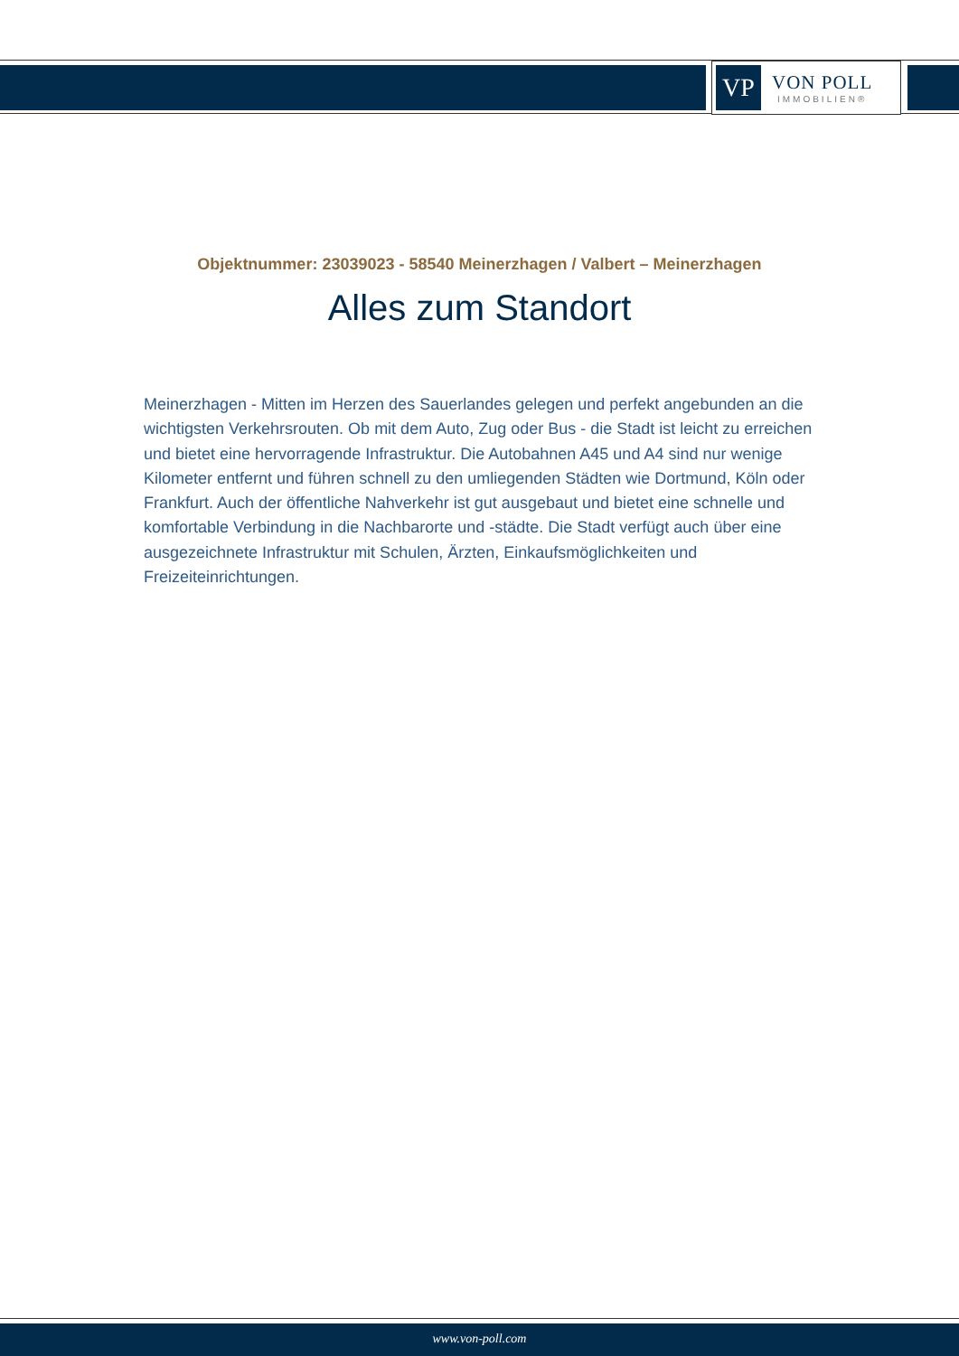VP
VON POLL
IMMOBILIEN®
Objektnummer: 23039023 - 58540 Meinerzhagen / Valbert – Meinerzhagen
Alles zum Standort
Meinerzhagen - Mitten im Herzen des Sauerlandes gelegen und perfekt angebunden an die wichtigsten Verkehrsrouten. Ob mit dem Auto, Zug oder Bus - die Stadt ist leicht zu erreichen und bietet eine hervorragende Infrastruktur. Die Autobahnen A45 und A4 sind nur wenige Kilometer entfernt und führen schnell zu den umliegenden Städten wie Dortmund, Köln oder Frankfurt. Auch der öffentliche Nahverkehr ist gut ausgebaut und bietet eine schnelle und komfortable Verbindung in die Nachbarorte und -städte. Die Stadt verfügt auch über eine ausgezeichnete Infrastruktur mit Schulen, Ärzten, Einkaufsmöglichkeiten und Freizeiteinrichtungen.
www.von-poll.com